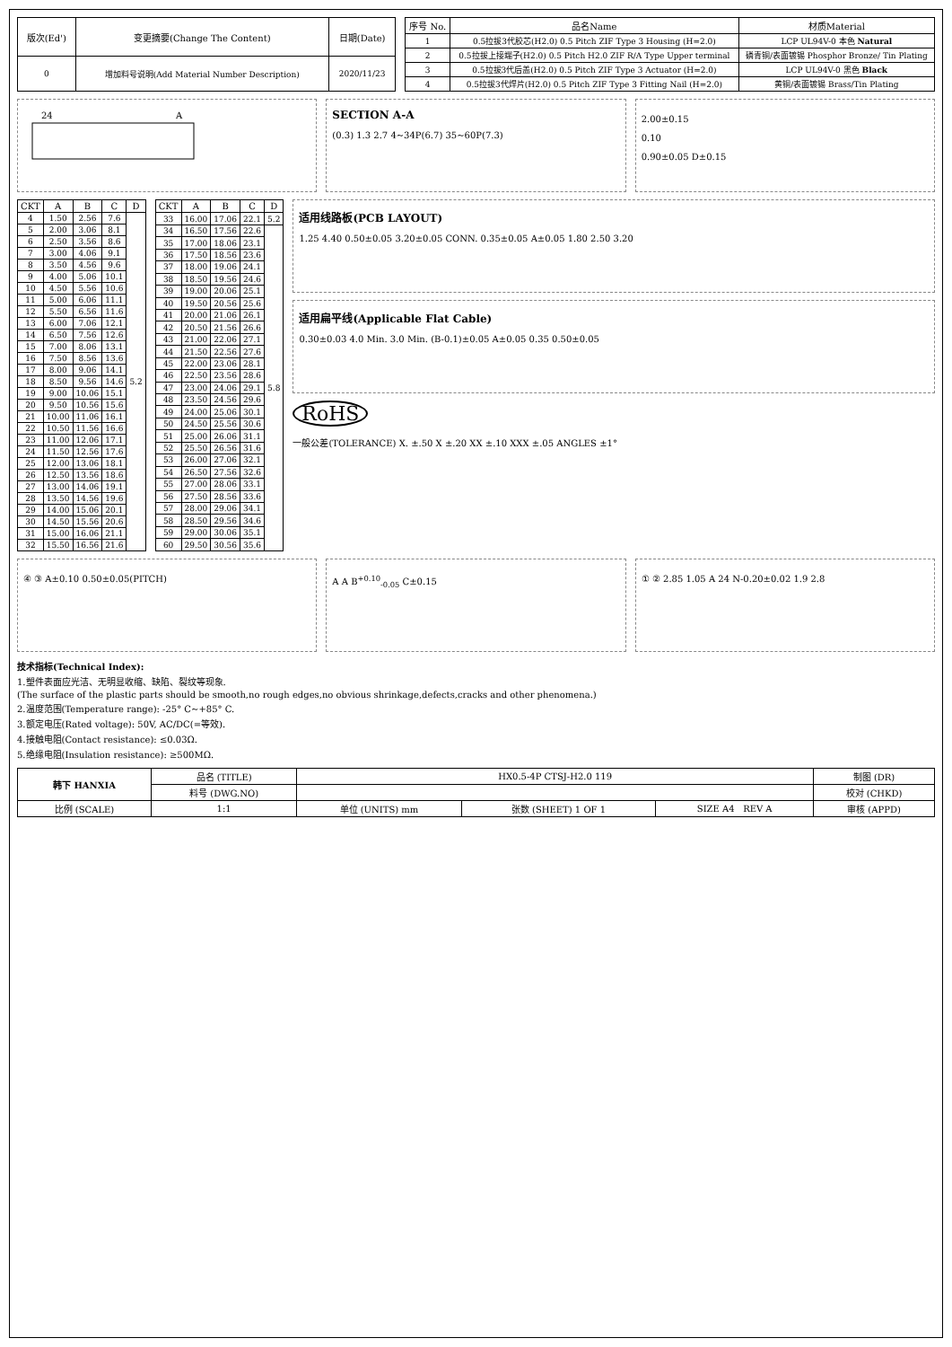| 版次(Ed') | 变更摘要(Change The Content) | 日期(Date) |
| --- | --- | --- |
| 0 | 增加料号说明(Add Material Number Description) | 2020/11/23 |
| 序号 No. | 品名Name | 材质Material |
| --- | --- | --- |
| 1 | 0.5拉拔3代胶芯(H2.0) 0.5 Pitch ZIF Type 3 Housing (H=2.0) | LCP UL94V-0 本色 Natural |
| 2 | 0.5拉拔上接端子(H2.0) 0.5 Pitch H2.0 ZIF R/A Type Upper terminal | 磷青铜/表面镀锡 Phosphor Bronze/ Tin Plating |
| 3 | 0.5拉拔3代后盖(H2.0) 0.5 Pitch ZIF Type 3 Actuator (H=2.0) | LCP UL94V-0 黑色 Black |
| 4 | 0.5拉拔3代焊片(H2.0) 0.5 Pitch ZIF Type 3 Fitting Nail (H=2.0) | 黄铜/表面镀锡 Brass/Tin Plating |
24
A
SECTION A-A
(0.3) 1.3 2.7 4~34P(6.7) 35~60P(7.3)
2.00±0.15
0.10
0.90±0.05 D±0.15
| CKT | A | B | C | D |
| --- | --- | --- | --- | --- |
| 4 | 1.50 | 2.56 | 7.6 | 5.2 |
| 5 | 2.00 | 3.06 | 8.1 | |
| 6 | 2.50 | 3.56 | 8.6 | |
| 7 | 3.00 | 4.06 | 9.1 | |
| 8 | 3.50 | 4.56 | 9.6 | |
| 9 | 4.00 | 5.06 | 10.1 | |
| 10 | 4.50 | 5.56 | 10.6 | |
| 11 | 5.00 | 6.06 | 11.1 | |
| 12 | 5.50 | 6.56 | 11.6 | |
| 13 | 6.00 | 7.06 | 12.1 | |
| 14 | 6.50 | 7.56 | 12.6 | |
| 15 | 7.00 | 8.06 | 13.1 | |
| 16 | 7.50 | 8.56 | 13.6 | |
| 17 | 8.00 | 9.06 | 14.1 | |
| 18 | 8.50 | 9.56 | 14.6 | |
| 19 | 9.00 | 10.06 | 15.1 | |
| 20 | 9.50 | 10.56 | 15.6 | |
| 21 | 10.00 | 11.06 | 16.1 | |
| 22 | 10.50 | 11.56 | 16.6 | |
| 23 | 11.00 | 12.06 | 17.1 | |
| 24 | 11.50 | 12.56 | 17.6 | |
| 25 | 12.00 | 13.06 | 18.1 | |
| 26 | 12.50 | 13.56 | 18.6 | |
| 27 | 13.00 | 14.06 | 19.1 | |
| 28 | 13.50 | 14.56 | 19.6 | |
| 29 | 14.00 | 15.06 | 20.1 | |
| 30 | 14.50 | 15.56 | 20.6 | |
| 31 | 15.00 | 16.06 | 21.1 | |
| 32 | 15.50 | 16.56 | 21.6 | |
| CKT | A | B | C | D |
| --- | --- | --- | --- | --- |
| 33 | 16.00 | 17.06 | 22.1 | 5.2 |
| 34 | 16.50 | 17.56 | 22.6 | 5.8 |
| 35 | 17.00 | 18.06 | 23.1 | |
| 36 | 17.50 | 18.56 | 23.6 | |
| 37 | 18.00 | 19.06 | 24.1 | |
| 38 | 18.50 | 19.56 | 24.6 | |
| 39 | 19.00 | 20.06 | 25.1 | |
| 40 | 19.50 | 20.56 | 25.6 | |
| 41 | 20.00 | 21.06 | 26.1 | |
| 42 | 20.50 | 21.56 | 26.6 | |
| 43 | 21.00 | 22.06 | 27.1 | |
| 44 | 21.50 | 22.56 | 27.6 | |
| 45 | 22.00 | 23.06 | 28.1 | |
| 46 | 22.50 | 23.56 | 28.6 | |
| 47 | 23.00 | 24.06 | 29.1 | |
| 48 | 23.50 | 24.56 | 29.6 | |
| 49 | 24.00 | 25.06 | 30.1 | |
| 50 | 24.50 | 25.56 | 30.6 | |
| 51 | 25.00 | 26.06 | 31.1 | |
| 52 | 25.50 | 26.56 | 31.6 | |
| 53 | 26.00 | 27.06 | 32.1 | |
| 54 | 26.50 | 27.56 | 32.6 | |
| 55 | 27.00 | 28.06 | 33.1 | |
| 56 | 27.50 | 28.56 | 33.6 | |
| 57 | 28.00 | 29.06 | 34.1 | |
| 58 | 28.50 | 29.56 | 34.6 | |
| 59 | 29.00 | 30.06 | 35.1 | |
| 60 | 29.50 | 30.56 | 35.6 | |
适用线路板(PCB LAYOUT)
1.25 4.40 0.50±0.05 3.20±0.05 CONN. 0.35±0.05 A±0.05 1.80 2.50 3.20
适用扁平线(Applicable Flat Cable)
0.30±0.03 4.0 Min. 3.0 Min. (B-0.1)±0.05 A±0.05 0.35 0.50±0.05
RoHS
一般公差(TOLERANCE) X. ±.50 X ±.20 XX ±.10 XXX ±.05 ANGLES ±1°
④ ③ A±0.10 0.50±0.05(PITCH) A A B<sup>+0.10</sup><sub>-0.05</sub> C±0.15 ① ② 2.85 1.05 A 24 N-0.20±0.02 1.9 2.8
技术指标(Technical Index):
1.塑件表面应光洁、无明显收缩、缺陷、裂纹等现象.
(The surface of the plastic parts should be smooth,no rough edges,no obvious shrinkage,defects,cracks and other phenomena.)
2.温度范围(Temperature range): -25° C~+85° C.
3.额定电压(Rated voltage): 50V, AC/DC(=等效).
4.接触电阻(Contact resistance): ≤0.03Ω.
5.绝缘电阻(Insulation resistance): ≥500MΩ.
| 韩下 HANXIA | 品名 (TITLE) | HX0.5-4P CTSJ-H2.0 119 | | | 制图 (DR) |
| | 料号 (DWG.NO) | | | | 校对 (CHKD) |
| 比例 (SCALE) | 1:1 | 单位 (UNITS) mm | 张数 (SHEET) 1 OF 1 | SIZE A4 REV A | 审核 (APPD) |